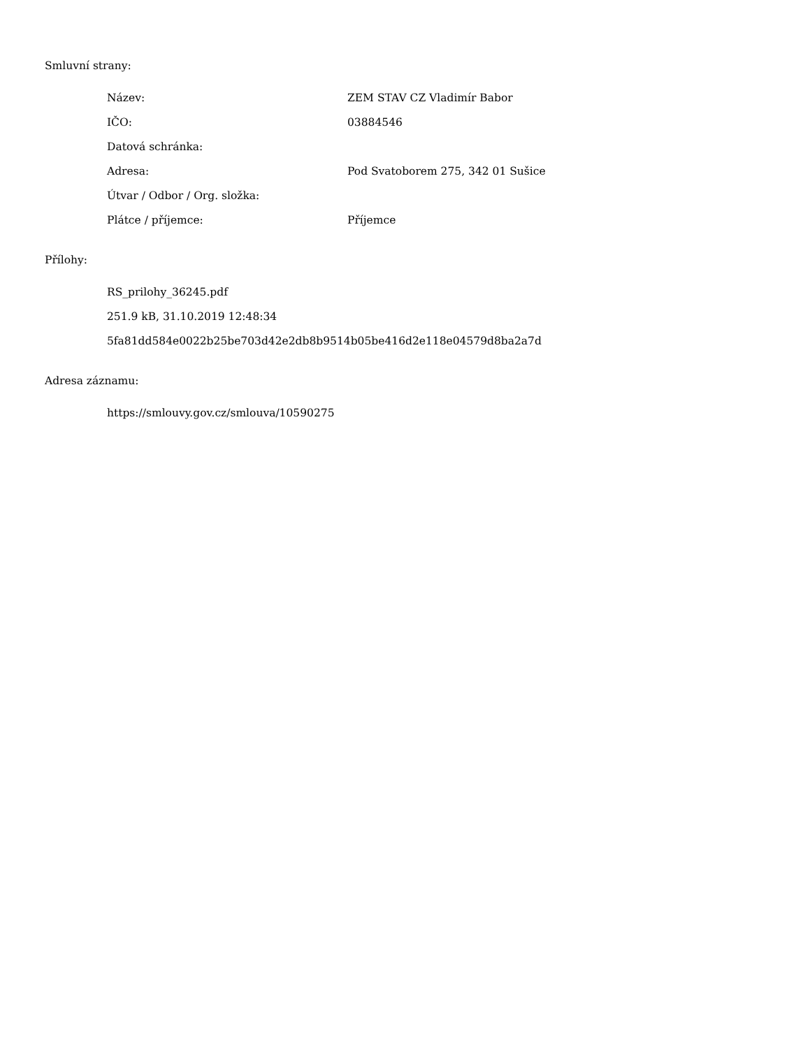Smluvní strany:
| Název: | ZEM STAV CZ Vladimír Babor |
| IČO: | 03884546 |
| Datová schránka: | |
| Adresa: | Pod Svatoborem 275, 342 01 Sušice |
| Útvar / Odbor / Org. složka: | |
| Plátce / příjemce: | Příjemce |
Přílohy:
RS_prilohy_36245.pdf
251.9 kB, 31.10.2019 12:48:34
5fa81dd584e0022b25be703d42e2db8b9514b05be416d2e118e04579d8ba2a7d
Adresa záznamu:
https://smlouvy.gov.cz/smlouva/10590275